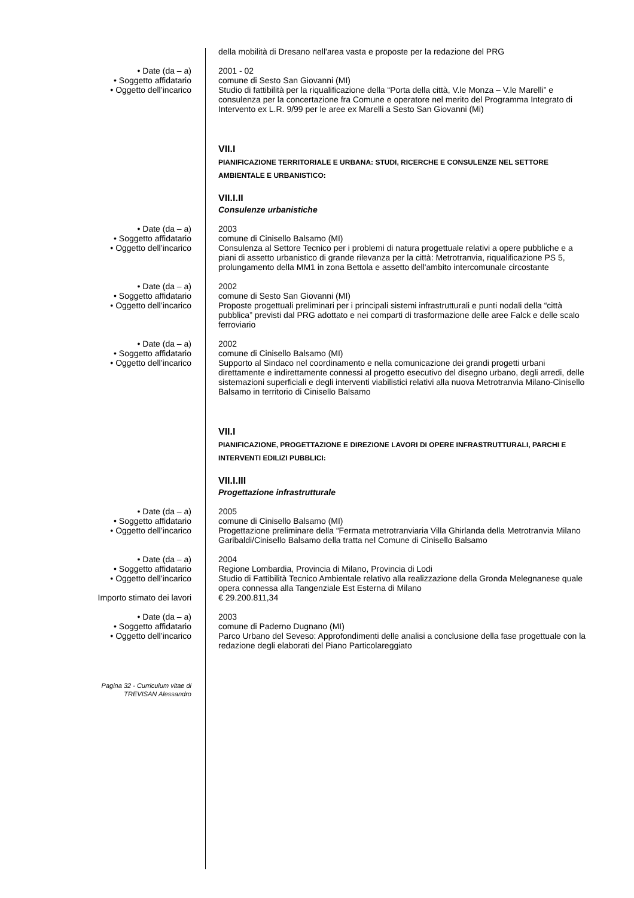della mobilità di Dresano nell'area vasta e proposte per la redazione del PRG
• Date (da – a) 2001 - 02
• Soggetto affidatario comune di Sesto San Giovanni (MI)
• Oggetto dell’incarico Studio di fattibilità per la riqualificazione della “Porta della città, V.le Monza – V.le Marelli” e consulenza per la concertazione fra Comune e operatore nel merito del Programma Integrato di Intervento ex L.R. 9/99 per le aree ex Marelli a Sesto San Giovanni (Mi)
VII.I
PIANIFICAZIONE TERRITORIALE E URBANA: STUDI, RICERCHE E CONSULENZE NEL SETTORE AMBIENTALE E URBANISTICO:
VII.I.II
Consulenze urbanistiche
• Date (da – a) 2003
• Soggetto affidatario comune di Cinisello Balsamo (MI)
• Oggetto dell’incarico Consulenza al Settore Tecnico per i problemi di natura progettuale relativi a opere pubbliche e a piani di assetto urbanistico di grande rilevanza per la città: Metrotranvia, riqualificazione PS 5, prolungamento della MM1 in zona Bettola e assetto dell'ambito intercomunale circostante
• Date (da – a) 2002
• Soggetto affidatario comune di Sesto San Giovanni (MI)
• Oggetto dell’incarico Proposte progettuali preliminari per i principali sistemi infrastrutturali e punti nodali della “città pubblica” previsti dal PRG adottato e nei comparti di trasformazione delle aree Falck e delle scalo ferroviario
• Date (da – a) 2002
• Soggetto affidatario comune di Cinisello Balsamo (MI)
• Oggetto dell’incarico Supporto al Sindaco nel coordinamento e nella comunicazione dei grandi progetti urbani direttamente e indirettamente connessi al progetto esecutivo del disegno urbano, degli arredi, delle sistemazioni superficiali e degli interventi viabilistici relativi alla nuova Metrotranvia Milano-Cinisello Balsamo in territorio di Cinisello Balsamo
VII.I
PIANIFICAZIONE, PROGETTAZIONE E DIREZIONE LAVORI DI OPERE INFRASTRUTTURALI, PARCHI E INTERVENTI EDILIZI PUBBLICI:
VII.I.III
Progettazione infrastrutturale
• Date (da – a) 2005
• Soggetto affidatario comune di Cinisello Balsamo (MI)
• Oggetto dell’incarico Progettazione preliminare della “Fermata metrotranviaria Villa Ghirlanda della Metrotranvia Milano Garibaldi/Cinisello Balsamo della tratta nel Comune di Cinisello Balsamo
• Date (da – a) 2004
• Soggetto affidatario Regione Lombardia, Provincia di Milano, Provincia di Lodi
• Oggetto dell’incarico Studio di Fattibilità Tecnico Ambientale relativo alla realizzazione della Gronda Melegnanese quale opera connessa alla Tangenziale Est Esterna di Milano
Importo stimato dei lavori € 29.200.811,34
• Date (da – a) 2003
• Soggetto affidatario comune di Paderno Dugnano (MI)
• Oggetto dell’incarico Parco Urbano del Seveso: Approfondimenti delle analisi a conclusione della fase progettuale con la redazione degli elaborati del Piano Particolareggiato
Pagina 32 - Curriculum vitae di
TREVISAN Alessandro